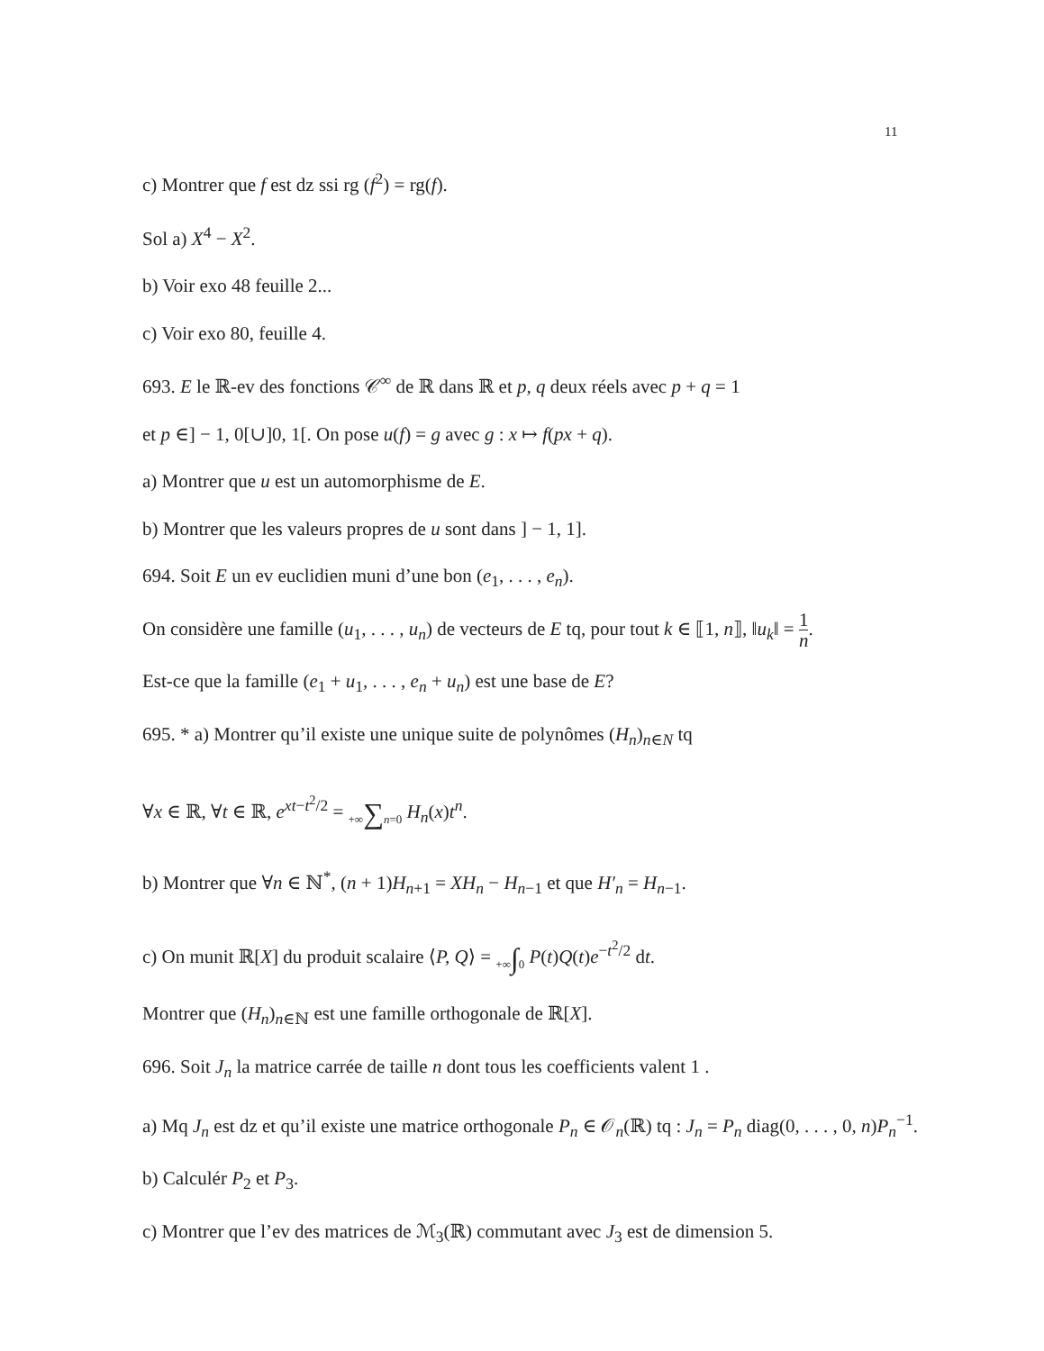11
c) Montrer que f est dz ssi rg (f<sup>2</sup>) = rg(f).
Sol a) X<sup>4</sup> − X<sup>2</sup>.
b) Voir exo 48 feuille 2...
c) Voir exo 80, feuille 4.
693. E le ℝ-ev des fonctions 𝒞<sup>∞</sup> de ℝ dans ℝ et p, q deux réels avec p + q = 1
et p ∈] − 1, 0[∪]0, 1[. On pose u(f) = g avec g : x ↦ f(px + q).
a) Montrer que u est un automorphisme de E.
b) Montrer que les valeurs propres de u sont dans ] − 1, 1].
694. Soit E un ev euclidien muni d’une bon (e<sub>1</sub>, . . . , e<sub>n</sub>).
On considère une famille (u<sub>1</sub>, . . . , u<sub>n</sub>) de vecteurs de E tq, pour tout k ∈ ⟦1, n⟧, ‖u<sub>k</sub>‖ = 1 n.
Est-ce que la famille (e<sub>1</sub> + u<sub>1</sub>, . . . , e<sub>n</sub> + u<sub>n</sub>) est une base de E?
695. * a) Montrer qu’il existe une unique suite de polynômes (H<sub>n</sub>)<sub>n∈N</sub> tq
∀x ∈ ℝ, ∀t ∈ ℝ, e<sup>xt−t<sup>2</sup>/2</sup> = +∞∑n=0 H<sub>n</sub>(x)t<sup>n</sup>.
b) Montrer que ∀n ∈ ℕ<sup>*</sup>, (n + 1)H<sub>n+1</sub> = XH<sub>n</sub> − H<sub>n−1</sub> et que H′<sub>n</sub> = H<sub>n−1</sub>.
c) On munit ℝ[X] du produit scalaire ⟨P, Q⟩ = +∞∫0 P(t)Q(t)e<sup>−t<sup>2</sup>/2</sup> dt.
Montrer que (H<sub>n</sub>)<sub>n∈ℕ</sub> est une famille orthogonale de ℝ[X].
696. Soit J<sub>n</sub> la matrice carrée de taille n dont tous les coefficients valent 1 .
a) Mq J<sub>n</sub> est dz et qu’il existe une matrice orthogonale P<sub>n</sub> ∈ 𝒪<sub>n</sub>(ℝ) tq : J<sub>n</sub> = P<sub>n</sub> diag(0, . . . , 0, n)P<sub>n</sub><sup>−1</sup>.
b) Calculér P<sub>2</sub> et P<sub>3</sub>.
c) Montrer que l’ev des matrices de ℳ<sub>3</sub>(ℝ) commutant avec J<sub>3</sub> est de dimension 5.